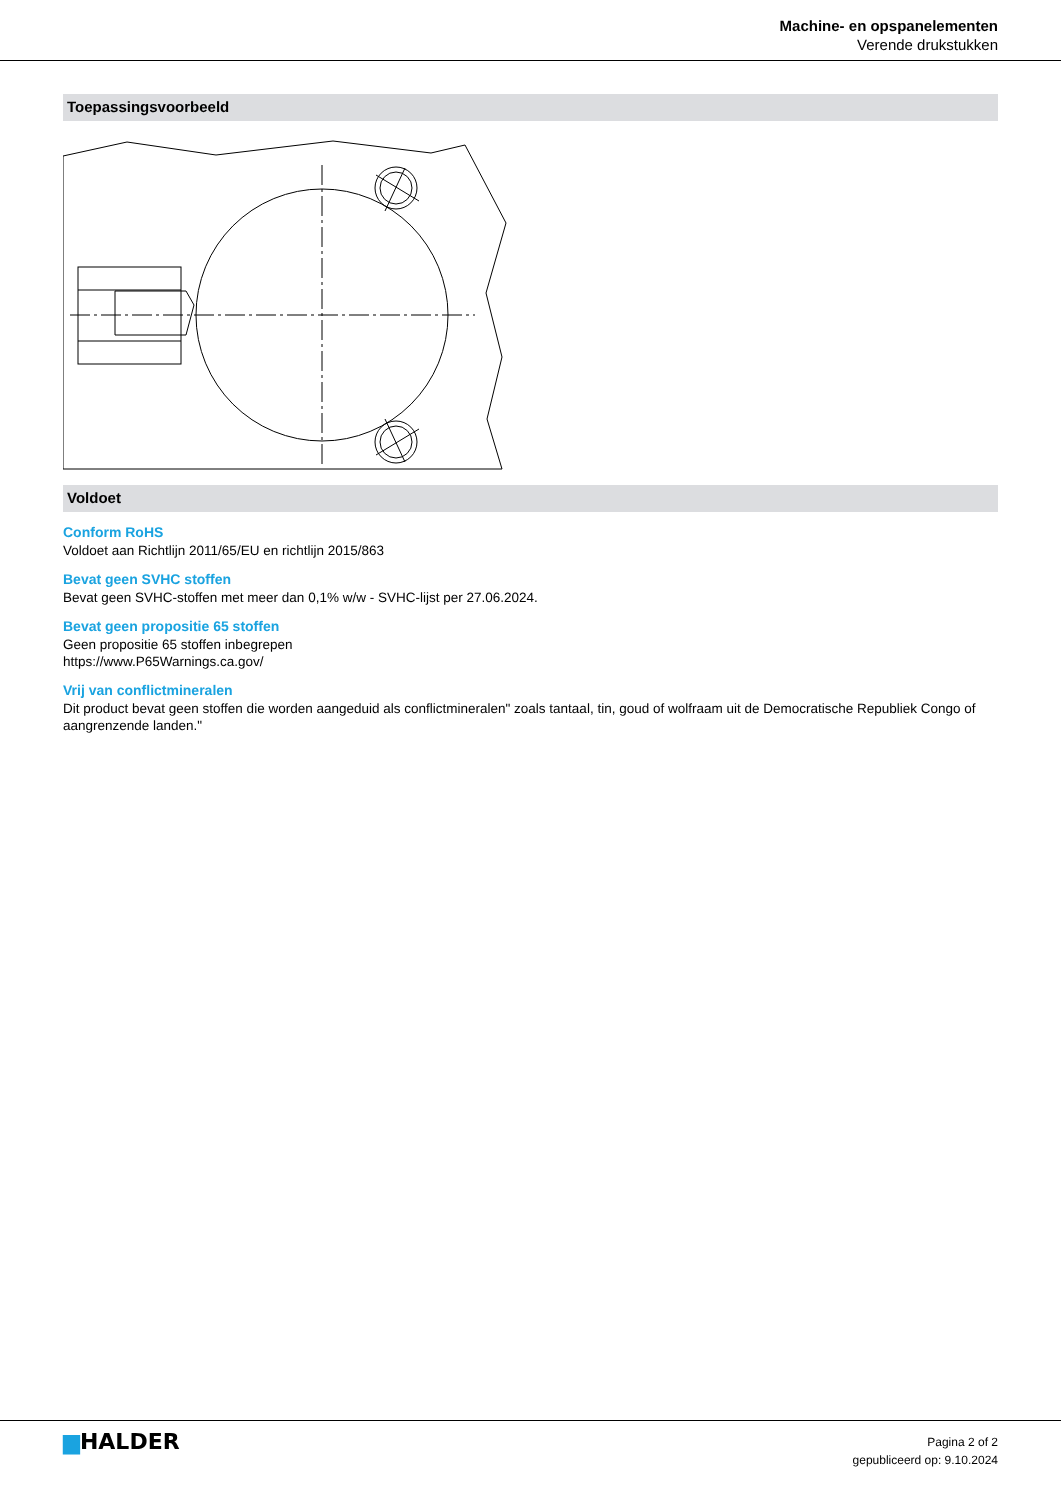Machine- en opspanelementen
Verende drukstukken
Toepassingsvoorbeeld
Voldoet
Conform RoHS
Voldoet aan Richtlijn 2011/65/EU en richtlijn 2015/863
Bevat geen SVHC stoffen
Bevat geen SVHC-stoffen met meer dan 0,1% w/w - SVHC-lijst per 27.06.2024.
Bevat geen propositie 65 stoffen
Geen propositie 65 stoffen inbegrepen
https://www.P65Warnings.ca.gov/
Vrij van conflictmineralen
Dit product bevat geen stoffen die worden aangeduid als conflictmineralen" zoals tantaal, tin, goud of wolfraam uit de Democratische Republiek Congo of aangrenzende landen."
▆HALDER
Pagina 2 of 2
gepubliceerd op: 9.10.2024